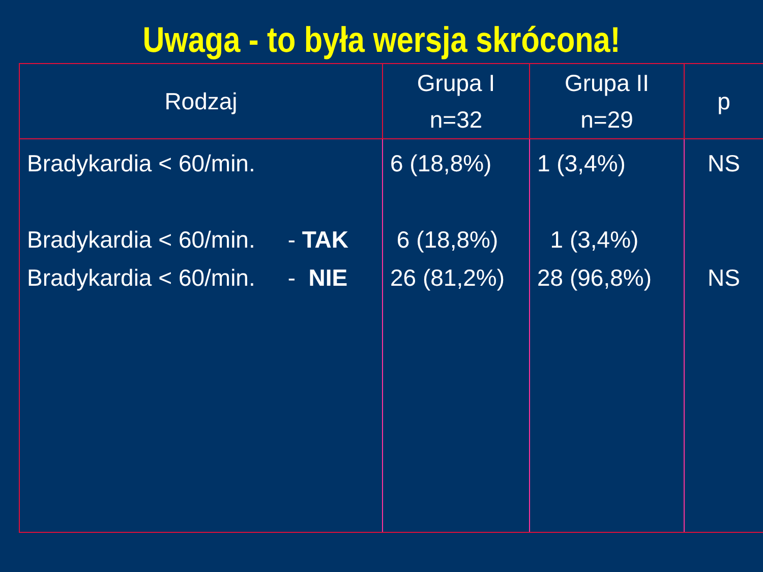Uwaga - to była wersja skrócona!
| Rodzaj | Grupa I n=32 | Grupa II n=29 | p |
| --- | --- | --- | --- |
| Bradykardia < 60/min. Bradykardia < 60/min. - TAK Bradykardia < 60/min. - NIE | 6 (18,8%) 6 (18,8%) 26 (81,2%) | 1 (3,4%) 1 (3,4%) 28 (96,8%) | NS NS |